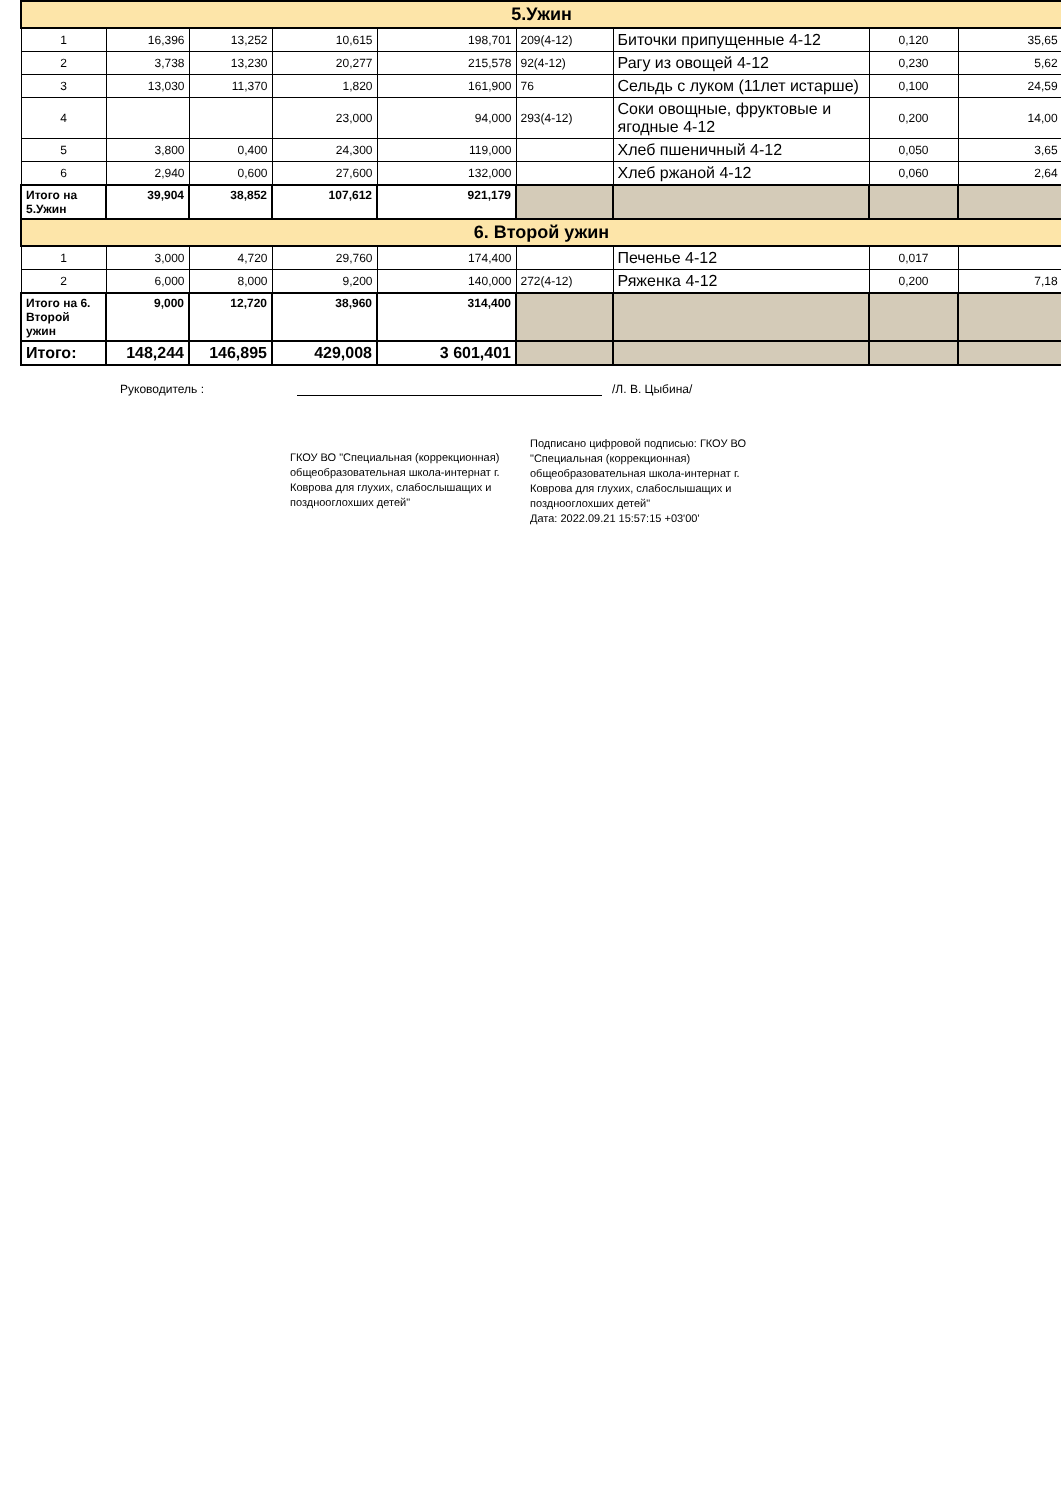| 5.Ужин | | | | | | | | |
| 1 | 16,396 | 13,252 | 10,615 | 198,701 | 209(4-12) | Биточки припущенные 4-12 | 0,120 | 35,65 |
| 2 | 3,738 | 13,230 | 20,277 | 215,578 | 92(4-12) | Рагу из овощей 4-12 | 0,230 | 5,62 |
| 3 | 13,030 | 11,370 | 1,820 | 161,900 | 76 | Сельдь с луком (11лет истарше) | 0,100 | 24,59 |
| 4 | | | 23,000 | 94,000 | 293(4-12) | Соки овощные, фруктовые и ягодные 4-12 | 0,200 | 14,00 |
| 5 | 3,800 | 0,400 | 24,300 | 119,000 | | Хлеб пшеничный 4-12 | 0,050 | 3,65 |
| 6 | 2,940 | 0,600 | 27,600 | 132,000 | | Хлеб ржаной 4-12 | 0,060 | 2,64 |
| Итого на 5.Ужин | 39,904 | 38,852 | 107,612 | 921,179 | | | | |
| 6. Второй ужин | | | | | | | | |
| 1 | 3,000 | 4,720 | 29,760 | 174,400 | | Печенье 4-12 | 0,017 | |
| 2 | 6,000 | 8,000 | 9,200 | 140,000 | 272(4-12) | Ряженка 4-12 | 0,200 | 7,18 |
| Итого на 6. Второй ужин | 9,000 | 12,720 | 38,960 | 314,400 | | | | |
| Итого: | 148,244 | 146,895 | 429,008 | 3 601,401 | | | | |
Руководитель : /Л. В. Цыбина/
ГКОУ ВО "Специальная (коррекционная) общеобразовательная школа-интернат г. Коврова для глухих, слабослышащих и позднооглохших детей"
Подписано цифровой подписью: ГКОУ ВО "Специальная (коррекционная) общеобразовательная школа-интернат г. Коврова для глухих, слабослышащих и позднооглохших детей"
Дата: 2022.09.21 15:57:15 +03'00'